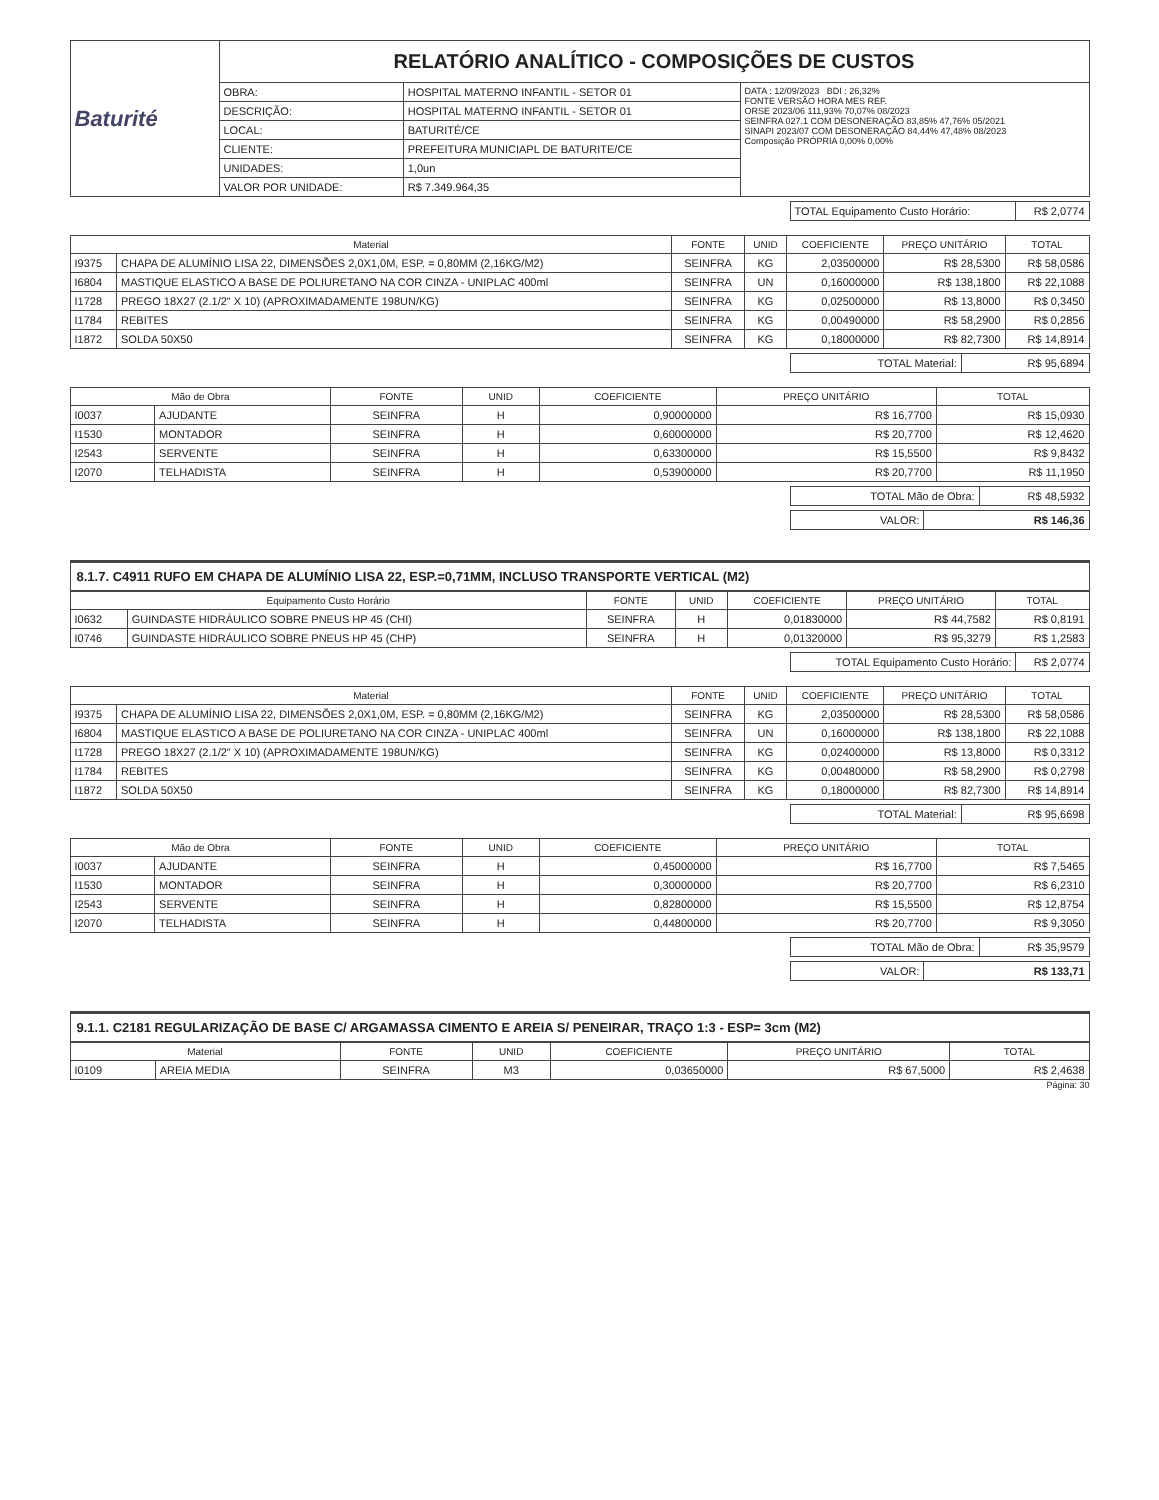| Baturité | RELATÓRIO ANALÍTICO - COMPOSIÇÕES DE CUSTOS | | |
| | OBRA: | HOSPITAL MATERNO INFANTIL - SETOR 01 | DATA : 12/09/2023 BDI : 26,32% FONTE VERSÃO HORA MES REF. ORSE 2023/06 111,93% 70,07% 08/2023 SEINFRA 027.1 COM DESONERAÇÃO 83,85% 47,76% 05/2021 SINAPI 2023/07 COM DESONERAÇÃO 84,44% 47,48% 08/2023 Composição PRÓPRIA 0,00% 0,00% |
| | DESCRIÇÃO: | HOSPITAL MATERNO INFANTIL - SETOR 01 | |
| | LOCAL: | BATURITÉ/CE | |
| | CLIENTE: | PREFEITURA MUNICIAPL DE BATURITE/CE | |
| | UNIDADES: | 1,0un | |
| | VALOR POR UNIDADE: | R$ 7.349.964,35 | |
| TOTAL Equipamento Custo Horário: | R$ 2,0774 |
| Material | | FONTE | UNID | COEFICIENTE | PREÇO UNITÁRIO | TOTAL |
| --- | --- | --- | --- | --- | --- | --- |
| I9375 | CHAPA DE ALUMÍNIO LISA 22, DIMENSÕES 2,0X1,0M, ESP. = 0,80MM (2,16KG/M2) | SEINFRA | KG | 2,03500000 | R$ 28,5300 | R$ 58,0586 |
| I6804 | MASTIQUE ELASTICO A BASE DE POLIURETANO NA COR CINZA - UNIPLAC 400ml | SEINFRA | UN | 0,16000000 | R$ 138,1800 | R$ 22,1088 |
| I1728 | PREGO 18X27 (2.1/2" X 10) (APROXIMADAMENTE 198UN/KG) | SEINFRA | KG | 0,02500000 | R$ 13,8000 | R$ 0,3450 |
| I1784 | REBITES | SEINFRA | KG | 0,00490000 | R$ 58,2900 | R$ 0,2856 |
| I1872 | SOLDA 50X50 | SEINFRA | KG | 0,18000000 | R$ 82,7300 | R$ 14,8914 |
| TOTAL Material: | R$ 95,6894 |
| Mão de Obra | | FONTE | UNID | COEFICIENTE | PREÇO UNITÁRIO | TOTAL |
| --- | --- | --- | --- | --- | --- | --- |
| I0037 | AJUDANTE | SEINFRA | H | 0,90000000 | R$ 16,7700 | R$ 15,0930 |
| I1530 | MONTADOR | SEINFRA | H | 0,60000000 | R$ 20,7700 | R$ 12,4620 |
| I2543 | SERVENTE | SEINFRA | H | 0,63300000 | R$ 15,5500 | R$ 9,8432 |
| I2070 | TELHADISTA | SEINFRA | H | 0,53900000 | R$ 20,7700 | R$ 11,1950 |
| TOTAL Mão de Obra: | R$ 48,5932 |
| VALOR: | R$ 146,36 |
8.1.7. C4911 RUFO EM CHAPA DE ALUMÍNIO LISA 22, ESP.=0,71MM, INCLUSO TRANSPORTE VERTICAL (M2)
| Equipamento Custo Horário | | FONTE | UNID | COEFICIENTE | PREÇO UNITÁRIO | TOTAL |
| --- | --- | --- | --- | --- | --- | --- |
| I0632 | GUINDASTE HIDRÁULICO SOBRE PNEUS HP 45 (CHI) | SEINFRA | H | 0,01830000 | R$ 44,7582 | R$ 0,8191 |
| I0746 | GUINDASTE HIDRÁULICO SOBRE PNEUS HP 45 (CHP) | SEINFRA | H | 0,01320000 | R$ 95,3279 | R$ 1,2583 |
| TOTAL Equipamento Custo Horário: | R$ 2,0774 |
| Material | | FONTE | UNID | COEFICIENTE | PREÇO UNITÁRIO | TOTAL |
| --- | --- | --- | --- | --- | --- | --- |
| I9375 | CHAPA DE ALUMÍNIO LISA 22, DIMENSÕES 2,0X1,0M, ESP. = 0,80MM (2,16KG/M2) | SEINFRA | KG | 2,03500000 | R$ 28,5300 | R$ 58,0586 |
| I6804 | MASTIQUE ELASTICO A BASE DE POLIURETANO NA COR CINZA - UNIPLAC 400ml | SEINFRA | UN | 0,16000000 | R$ 138,1800 | R$ 22,1088 |
| I1728 | PREGO 18X27 (2.1/2" X 10) (APROXIMADAMENTE 198UN/KG) | SEINFRA | KG | 0,02400000 | R$ 13,8000 | R$ 0,3312 |
| I1784 | REBITES | SEINFRA | KG | 0,00480000 | R$ 58,2900 | R$ 0,2798 |
| I1872 | SOLDA 50X50 | SEINFRA | KG | 0,18000000 | R$ 82,7300 | R$ 14,8914 |
| TOTAL Material: | R$ 95,6698 |
| Mão de Obra | | FONTE | UNID | COEFICIENTE | PREÇO UNITÁRIO | TOTAL |
| --- | --- | --- | --- | --- | --- | --- |
| I0037 | AJUDANTE | SEINFRA | H | 0,45000000 | R$ 16,7700 | R$ 7,5465 |
| I1530 | MONTADOR | SEINFRA | H | 0,30000000 | R$ 20,7700 | R$ 6,2310 |
| I2543 | SERVENTE | SEINFRA | H | 0,82800000 | R$ 15,5500 | R$ 12,8754 |
| I2070 | TELHADISTA | SEINFRA | H | 0,44800000 | R$ 20,7700 | R$ 9,3050 |
| TOTAL Mão de Obra: | R$ 35,9579 |
| VALOR: | R$ 133,71 |
9.1.1. C2181 REGULARIZAÇÃO DE BASE C/ ARGAMASSA CIMENTO E AREIA S/ PENEIRAR, TRAÇO 1:3 - ESP= 3cm (M2)
| Material | | FONTE | UNID | COEFICIENTE | PREÇO UNITÁRIO | TOTAL |
| --- | --- | --- | --- | --- | --- | --- |
| I0109 | AREIA MEDIA | SEINFRA | M3 | 0,03650000 | R$ 67,5000 | R$ 2,4638 |
Página: 30